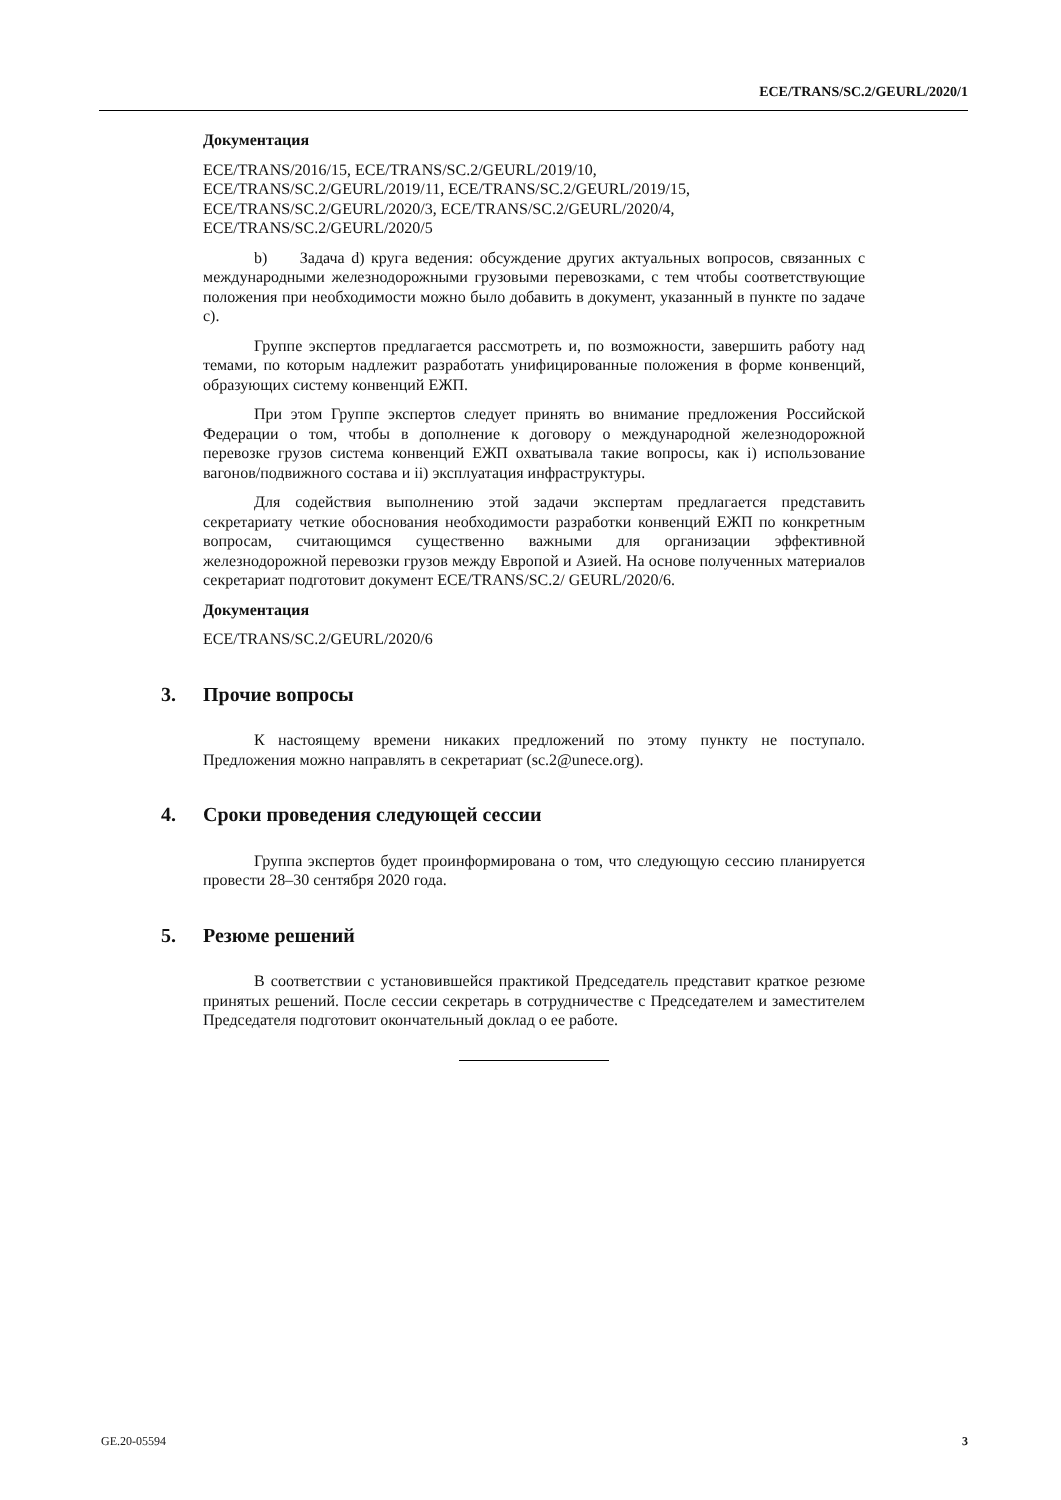ECE/TRANS/SC.2/GEURL/2020/1
Документация
ECE/TRANS/2016/15, ECE/TRANS/SC.2/GEURL/2019/10,
ECE/TRANS/SC.2/GEURL/2019/11, ECE/TRANS/SC.2/GEURL/2019/15,
ECE/TRANS/SC.2/GEURL/2020/3, ECE/TRANS/SC.2/GEURL/2020/4,
ECE/TRANS/SC.2/GEURL/2020/5
b) Задача d) круга ведения: обсуждение других актуальных вопросов, связанных с международными железнодорожными грузовыми перевозками, с тем чтобы соответствующие положения при необходимости можно было добавить в документ, указанный в пункте по задаче c).
Группе экспертов предлагается рассмотреть и, по возможности, завершить работу над темами, по которым надлежит разработать унифицированные положения в форме конвенций, образующих систему конвенций ЕЖП.
При этом Группе экспертов следует принять во внимание предложения Российской Федерации о том, чтобы в дополнение к договору о международной железнодорожной перевозке грузов система конвенций ЕЖП охватывала такие вопросы, как i) использование вагонов/подвижного состава и ii) эксплуатация инфраструктуры.
Для содействия выполнению этой задачи экспертам предлагается представить секретариату четкие обоснования необходимости разработки конвенций ЕЖП по конкретным вопросам, считающимся существенно важными для организации эффективной железнодорожной перевозки грузов между Европой и Азией. На основе полученных материалов секретариат подготовит документ ECE/TRANS/SC.2/ GEURL/2020/6.
Документация
ECE/TRANS/SC.2/GEURL/2020/6
3. Прочие вопросы
К настоящему времени никаких предложений по этому пункту не поступало. Предложения можно направлять в секретариат (sc.2@unece.org).
4. Сроки проведения следующей сессии
Группа экспертов будет проинформирована о том, что следующую сессию планируется провести 28–30 сентября 2020 года.
5. Резюме решений
В соответствии с установившейся практикой Председатель представит краткое резюме принятых решений. После сессии секретарь в сотрудничестве с Председателем и заместителем Председателя подготовит окончательный доклад о ее работе.
GE.20-05594 3